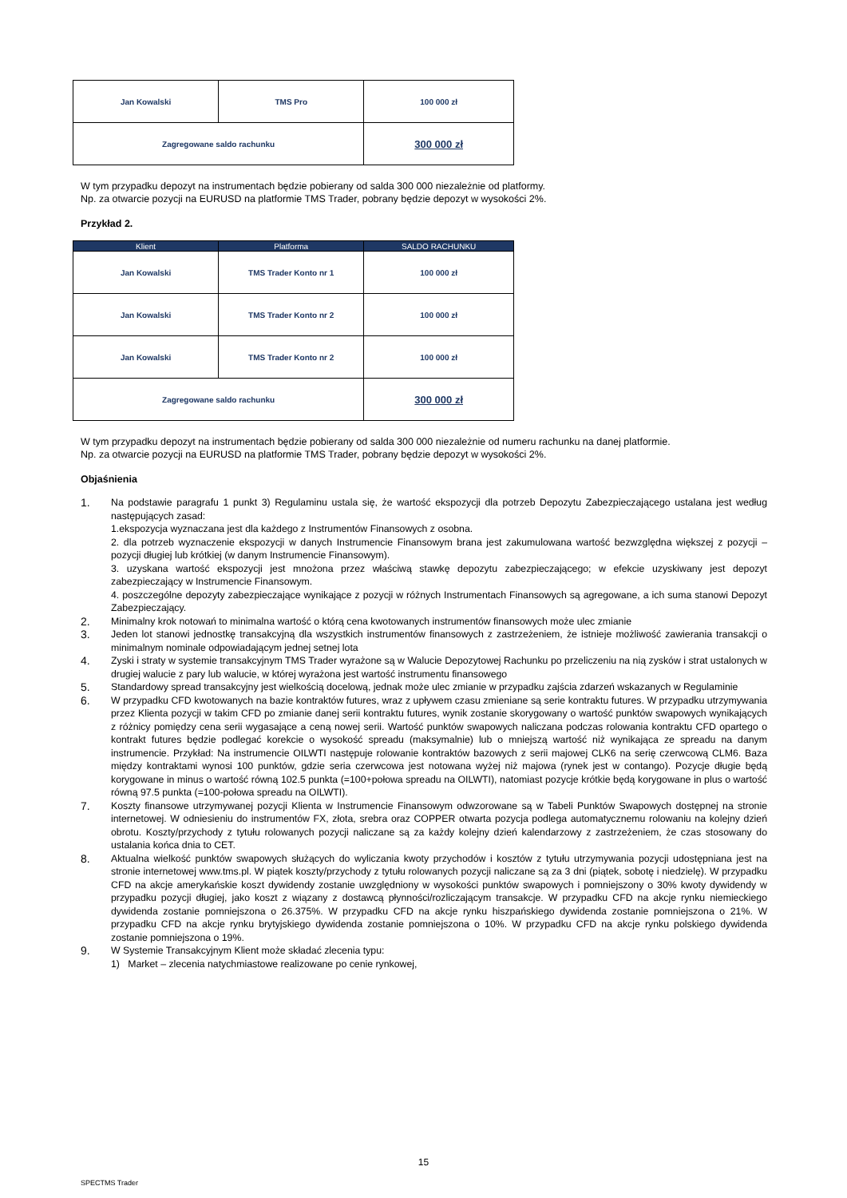| Jan Kowalski | TMS Pro | 100 000 zł |
| Zagregowane saldo rachunku | | 300 000 zł |
W tym przypadku depozyt na instrumentach będzie pobierany od salda 300 000 niezależnie od platformy.
Np. za otwarcie pozycji na EURUSD na platformie TMS Trader, pobrany będzie depozyt w wysokości 2%.
Przykład 2.
| Klient | Platforma | SALDO RACHUNKU |
| --- | --- | --- |
| Jan Kowalski | TMS Trader Konto nr 1 | 100 000 zł |
| Jan Kowalski | TMS Trader Konto nr 2 | 100 000 zł |
| Jan Kowalski | TMS Trader Konto nr 2 | 100 000 zł |
| Zagregowane saldo rachunku | | 300 000 zł |
W tym przypadku depozyt na instrumentach będzie pobierany od salda 300 000 niezależnie od numeru rachunku na danej platformie.
Np. za otwarcie pozycji na EURUSD na platformie TMS Trader, pobrany będzie depozyt w wysokości 2%.
Objaśnienia
1. Na podstawie paragrafu 1 punkt 3) Regulaminu ustala się, że wartość ekspozycji dla potrzeb Depozytu Zabezpieczającego ustalana jest według następujących zasad:
1.ekspozycja wyznaczana jest dla każdego z Instrumentów Finansowych z osobna.
2. dla potrzeb wyznaczenie ekspozycji w danych Instrumencie Finansowym brana jest zakumulowana wartość bezwzględna większej z pozycji – pozycji długiej lub krótkiej (w danym Instrumencie Finansowym).
3. uzyskana wartość ekspozycji jest mnożona przez właściwą stawkę depozytu zabezpieczającego; w efekcie uzyskiwany jest depozyt zabezpieczający w Instrumencie Finansowym.
4. poszczególne depozyty zabezpieczające wynikające z pozycji w różnych Instrumentach Finansowych są agregowane, a ich suma stanowi Depozyt Zabezpieczający.
2. Minimalny krok notowań to minimalna wartość o którą cena kwotowanych instrumentów finansowych może ulec zmianie
3. Jeden lot stanowi jednostkę transakcyjną dla wszystkich instrumentów finansowych z zastrzeżeniem, że istnieje możliwość zawierania transakcji o minimalnym nominale odpowiadającym jednej setnej lota
4. Zyski i straty w systemie transakcyjnym TMS Trader wyrażone są w Walucie Depozytowej Rachunku po przeliczeniu na nią zysków i strat ustalonych w drugiej walucie z pary lub walucie, w której wyrażona jest wartość instrumentu finansowego
5. Standardowy spread transakcyjny jest wielkością docelową, jednak może ulec zmianie w przypadku zajścia zdarzeń wskazanych w Regulaminie
6. W przypadku CFD kwotowanych na bazie kontraktów futures, wraz z upływem czasu zmieniane są serie kontraktu futures. W przypadku utrzymywania przez Klienta pozycji w takim CFD po zmianie danej serii kontraktu futures, wynik zostanie skorygowany o wartość punktów swapowych wynikających z różnicy pomiędzy cena serii wygasające a ceną nowej serii. Wartość punktów swapowych naliczana podczas rolowania kontraktu CFD opartego o kontrakt futures będzie podlegać korekcie o wysokość spreadu (maksymalnie) lub o mniejszą wartość niż wynikająca ze spreadu na danym instrumencie. Przykład: Na instrumencie OILWTI następuje rolowanie kontraktów bazowych z serii majowej CLK6 na serię czerwcową CLM6. Baza między kontraktami wynosi 100 punktów, gdzie seria czerwcowa jest notowana wyżej niż majowa (rynek jest w contango). Pozycje długie będą korygowane in minus o wartość równą 102.5 punkta (=100+połowa spreadu na OILWTI), natomiast pozycje krótkie będą korygowane in plus o wartość równą 97.5 punkta (=100-połowa spreadu na OILWTI).
7. Koszty finansowe utrzymywanej pozycji Klienta w Instrumencie Finansowym odwzorowane są w Tabeli Punktów Swapowych dostępnej na stronie internetowej. W odniesieniu do instrumentów FX, złota, srebra oraz COPPER otwarta pozycja podlega automatycznemu rolowaniu na kolejny dzień obrotu. Koszty/przychody z tytułu rolowanych pozycji naliczane są za każdy kolejny dzień kalendarzowy z zastrzeżeniem, że czas stosowany do ustalania końca dnia to CET.
8. Aktualna wielkość punktów swapowych służących do wyliczania kwoty przychodów i kosztów z tytułu utrzymywania pozycji udostępniana jest na stronie internetowej www.tms.pl. W piątek koszty/przychody z tytułu rolowanych pozycji naliczane są za 3 dni (piątek, sobotę i niedzielę). W przypadku CFD na akcje amerykańskie koszt dywidendy zostanie uwzględniony w wysokości punktów swapowych i pomniejszony o 30% kwoty dywidendy w przypadku pozycji długiej, jako koszt z wiązany z dostawcą płynności/rozliczającym transakcje. W przypadku CFD na akcje rynku niemieckiego dywidenda zostanie pomniejszona o 26.375%. W przypadku CFD na akcje rynku hiszpańskiego dywidenda zostanie pomniejszona o 21%. W przypadku CFD na akcje rynku brytyjskiego dywidenda zostanie pomniejszona o 10%. W przypadku CFD na akcje rynku polskiego dywidenda zostanie pomniejszona o 19%.
9. W Systemie Transakcyjnym Klient może składać zlecenia typu:
1) Market – zlecenia natychmiastowe realizowane po cenie rynkowej,
15
SPECTMS Trader